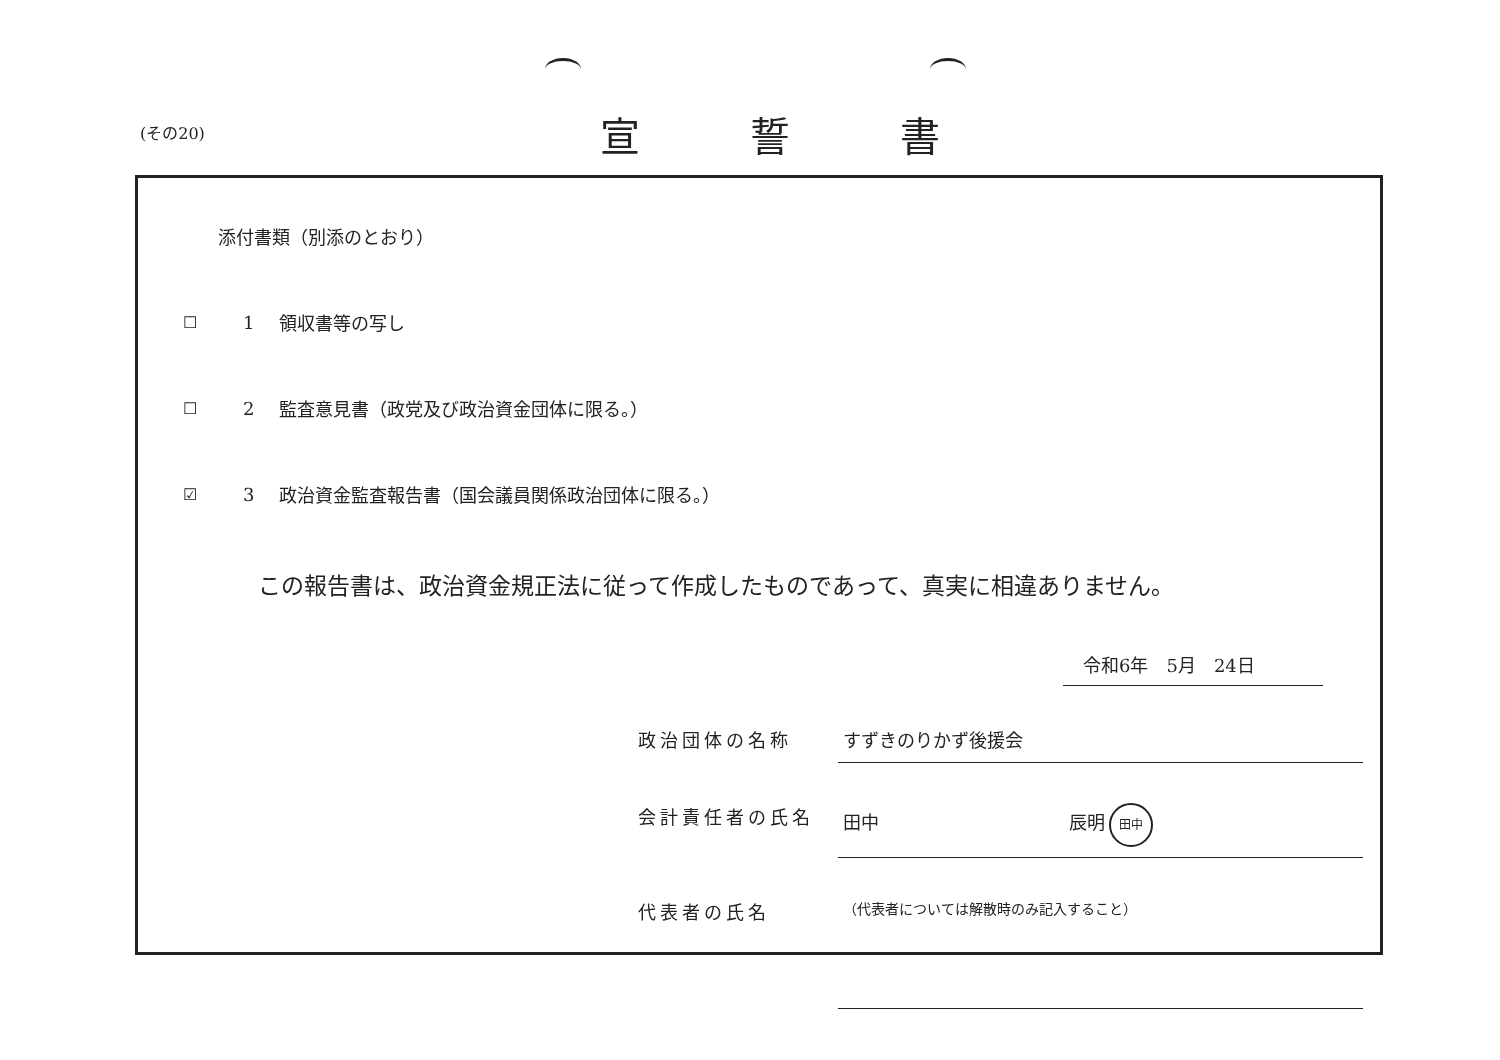(その20) 宣誓書
添付書類（別添のとおり）
☐ 1 領収書等の写し
☐ 2 監査意見書（政党及び政治資金団体に限る。）
☑ 3 政治資金監査報告書（国会議員関係政治団体に限る。）
この報告書は、政治資金規正法に従って作成したものであって、真実に相違ありません。
令和6年　5月　24日
政治団体の名称 すずきのりかず後援会
会計責任者の氏名 田中 辰明 田中
代表者の氏名
（代表者については解散時のみ記入すること）